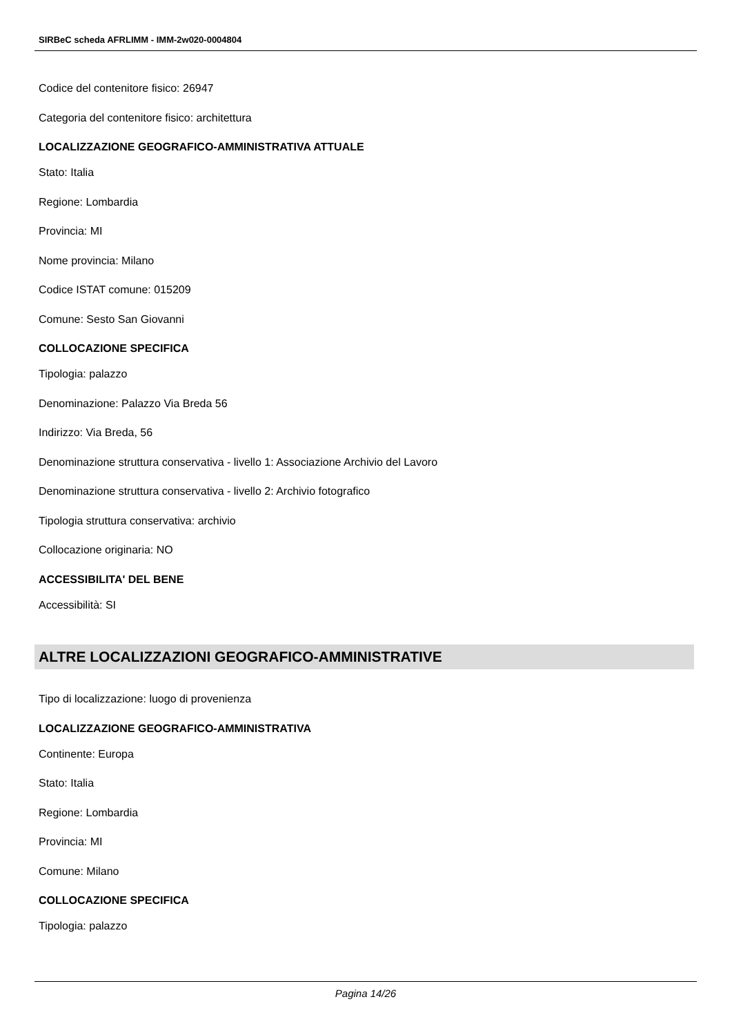SIRBeC scheda AFRLIMM - IMM-2w020-0004804
Codice del contenitore fisico: 26947
Categoria del contenitore fisico: architettura
LOCALIZZAZIONE GEOGRAFICO-AMMINISTRATIVA ATTUALE
Stato: Italia
Regione: Lombardia
Provincia: MI
Nome provincia: Milano
Codice ISTAT comune: 015209
Comune: Sesto San Giovanni
COLLOCAZIONE SPECIFICA
Tipologia: palazzo
Denominazione: Palazzo Via Breda 56
Indirizzo: Via Breda, 56
Denominazione struttura conservativa - livello 1: Associazione Archivio del Lavoro
Denominazione struttura conservativa - livello 2: Archivio fotografico
Tipologia struttura conservativa: archivio
Collocazione originaria: NO
ACCESSIBILITA' DEL BENE
Accessibilità: SI
ALTRE LOCALIZZAZIONI GEOGRAFICO-AMMINISTRATIVE
Tipo di localizzazione: luogo di provenienza
LOCALIZZAZIONE GEOGRAFICO-AMMINISTRATIVA
Continente: Europa
Stato: Italia
Regione: Lombardia
Provincia: MI
Comune: Milano
COLLOCAZIONE SPECIFICA
Tipologia: palazzo
Pagina 14/26